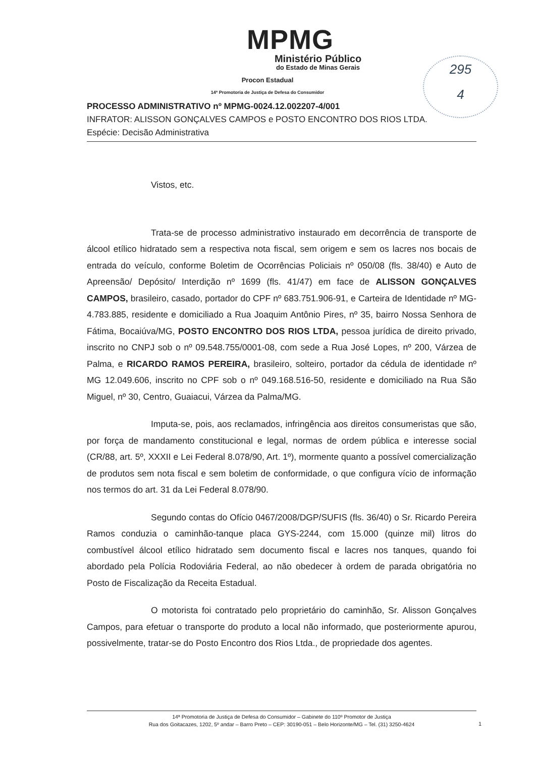MPMG
Ministério Público
do Estado de Minas Gerais
Procon Estadual
14ª Promotoria de Justiça de Defesa do Consumidor
295
4
PROCESSO ADMINISTRATIVO nº MPMG-0024.12.002207-4/001
INFRATOR: ALISSON GONÇALVES CAMPOS e POSTO ENCONTRO DOS RIOS LTDA.
Espécie: Decisão Administrativa
Vistos, etc.
Trata-se de processo administrativo instaurado em decorrência de transporte de álcool etílico hidratado sem a respectiva nota fiscal, sem origem e sem os lacres nos bocais de entrada do veículo, conforme Boletim de Ocorrências Policiais nº 050/08 (fls. 38/40) e Auto de Apreensão/ Depósito/ Interdição nº 1699 (fls. 41/47) em face de ALISSON GONÇALVES CAMPOS, brasileiro, casado, portador do CPF nº 683.751.906-91, e Carteira de Identidade nº MG-4.783.885, residente e domiciliado a Rua Joaquim Antônio Pires, nº 35, bairro Nossa Senhora de Fátima, Bocaiúva/MG, POSTO ENCONTRO DOS RIOS LTDA, pessoa jurídica de direito privado, inscrito no CNPJ sob o nº 09.548.755/0001-08, com sede a Rua José Lopes, nº 200, Várzea de Palma, e RICARDO RAMOS PEREIRA, brasileiro, solteiro, portador da cédula de identidade nº MG 12.049.606, inscrito no CPF sob o nº 049.168.516-50, residente e domiciliado na Rua São Miguel, nº 30, Centro, Guaiacui, Várzea da Palma/MG.
Imputa-se, pois, aos reclamados, infringência aos direitos consumeristas que são, por força de mandamento constitucional e legal, normas de ordem pública e interesse social (CR/88, art. 5º, XXXII e Lei Federal 8.078/90, Art. 1º), mormente quanto a possível comercialização de produtos sem nota fiscal e sem boletim de conformidade, o que configura vício de informação nos termos do art. 31 da Lei Federal 8.078/90.
Segundo contas do Ofício 0467/2008/DGP/SUFIS (fls. 36/40) o Sr. Ricardo Pereira Ramos conduzia o caminhão-tanque placa GYS-2244, com 15.000 (quinze mil) litros do combustível álcool etílico hidratado sem documento fiscal e lacres nos tanques, quando foi abordado pela Polícia Rodoviária Federal, ao não obedecer à ordem de parada obrigatória no Posto de Fiscalização da Receita Estadual.
O motorista foi contratado pelo proprietário do caminhão, Sr. Alisson Gonçalves Campos, para efetuar o transporte do produto a local não informado, que posteriormente apurou, possivelmente, tratar-se do Posto Encontro dos Rios Ltda., de propriedade dos agentes.
14ª Promotoria de Justiça de Defesa do Consumidor – Gabinete do 110º Promotor de Justiça
Rua dos Goitacazes, 1202, 5º andar – Barro Preto – CEP: 30190-051 – Belo Horizonte/MG – Tel. (31) 3250-4624
1